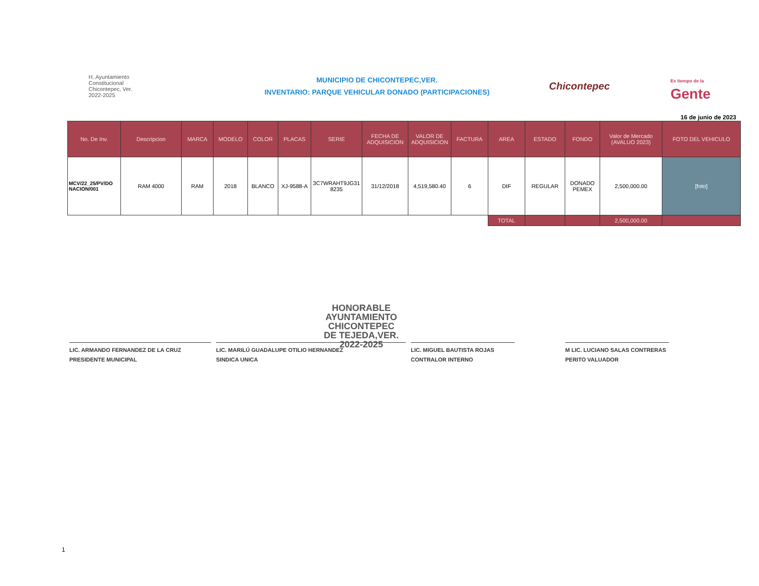H. Ayuntamiento
Constitucional
Chicontepec, Ver.
2022-2025
MUNICIPIO DE CHICONTEPEC,VER.
INVENTARIO: PARQUE VEHICULAR DONADO (PARTICIPACIONES)
Chicontepec
Es tiempo de la
Gente
16 de junio de 2023
| No. De Inv. | Descripcion | MARCA | MODELO | COLOR | PLACAS | SERIE | FECHA DE ADQUISICION | VALOR DE ADQUISICION | FACTURA | AREA | ESTADO | FONDO | Valor de Mercado (AVALUO 2023) | FOTO DEL VEHICULO |
| --- | --- | --- | --- | --- | --- | --- | --- | --- | --- | --- | --- | --- | --- | --- |
| MCV/22_25/PV/DO NACION/001 | RAM 4000 | RAM | 2018 | BLANCO | XJ-9588-A | 3C7WRAHT9JG31 8235 | 31/12/2018 | 4,519,580.40 | 6 | DIF | REGULAR | DONADO PEMEX | 2,500,000.00 | [foto] |
| | | | | | | | | | | TOTAL | | | 2,500,000.00 | |
HONORABLE
AYUNTAMIENTO
CHICONTEPEC
DE TEJEDA,VER.
2022-2025
LIC. ARMANDO FERNANDEZ DE LA CRUZ
PRESIDENTE MUNICIPAL
LIC. MARILÚ GUADALUPE OTILIO HERNANDEZ
SINDICA UNICA
LIC. MIGUEL BAUTISTA ROJAS
CONTRALOR INTERNO
M LIC. LUCIANO SALAS CONTRERAS
PERITO VALUADOR
1